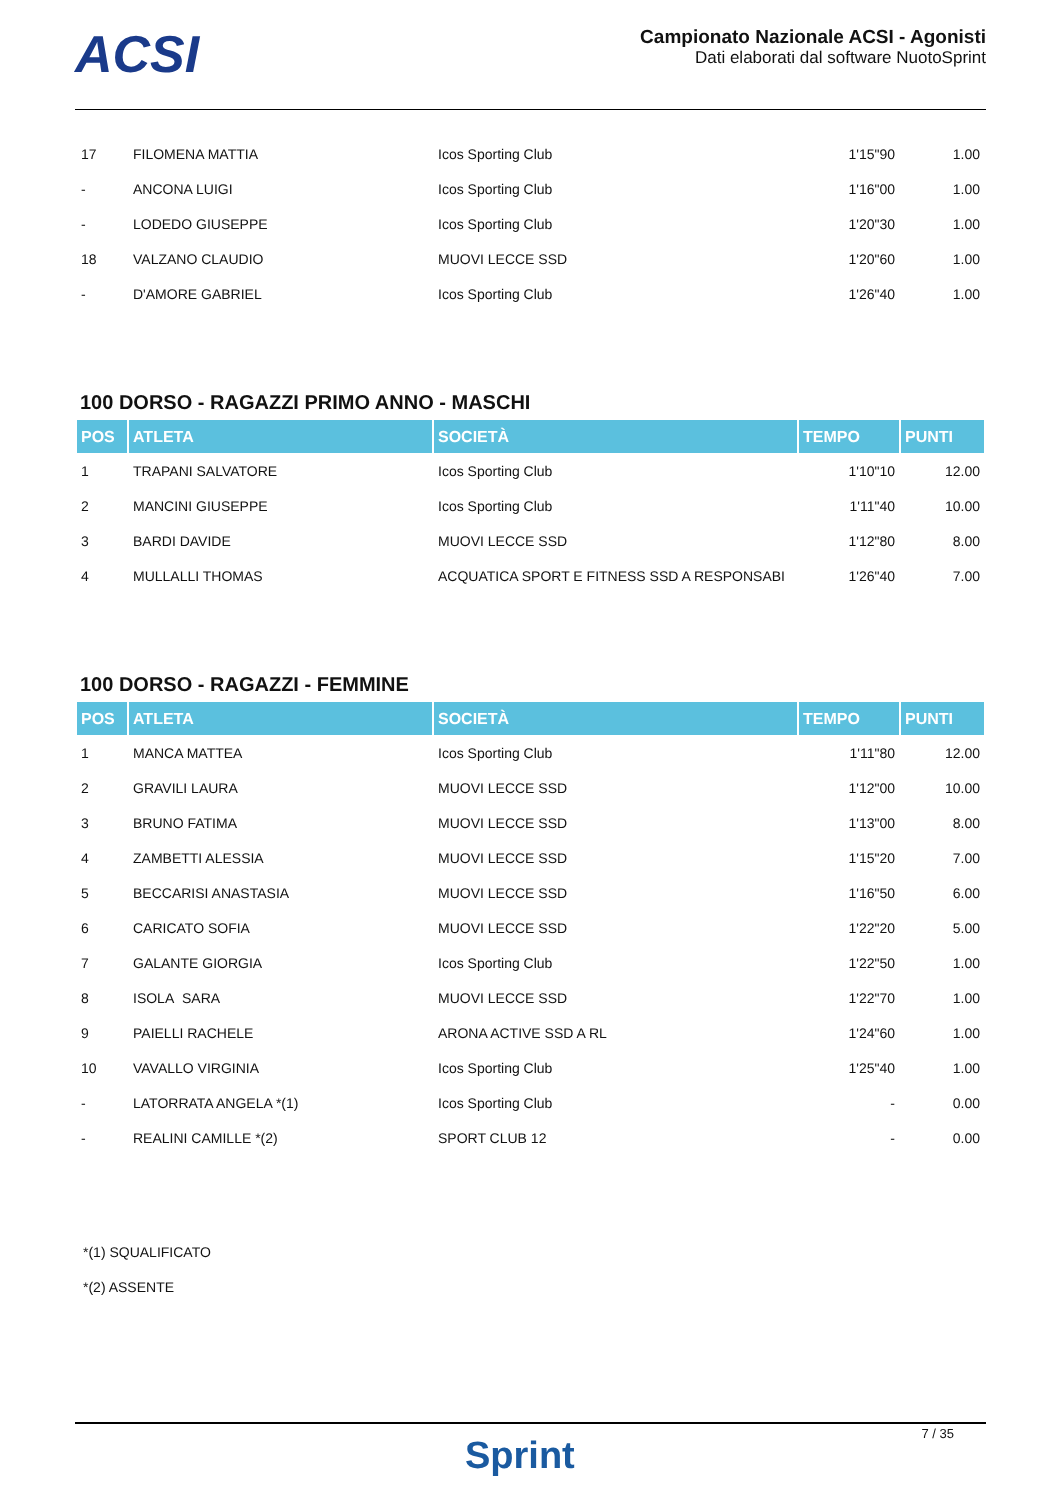ACSI
Campionato Nazionale ACSI - Agonisti
Dati elaborati dal software NuotoSprint
| 17 | FILOMENA MATTIA | Icos Sporting Club | 1'15"90 | 1.00 |
| - | ANCONA LUIGI | Icos Sporting Club | 1'16"00 | 1.00 |
| - | LODEDO GIUSEPPE | Icos Sporting Club | 1'20"30 | 1.00 |
| 18 | VALZANO CLAUDIO | MUOVI LECCE SSD | 1'20"60 | 1.00 |
| - | D'AMORE GABRIEL | Icos Sporting Club | 1'26"40 | 1.00 |
100 DORSO - RAGAZZI PRIMO ANNO - MASCHI
| POS | ATLETA | SOCIETÀ | TEMPO | PUNTI |
| --- | --- | --- | --- | --- |
| 1 | TRAPANI SALVATORE | Icos Sporting Club | 1'10"10 | 12.00 |
| 2 | MANCINI GIUSEPPE | Icos Sporting Club | 1'11"40 | 10.00 |
| 3 | BARDI DAVIDE | MUOVI LECCE SSD | 1'12"80 | 8.00 |
| 4 | MULLALLI THOMAS | ACQUATICA SPORT E FITNESS SSD A RESPONSABI | 1'26"40 | 7.00 |
100 DORSO - RAGAZZI - FEMMINE
| POS | ATLETA | SOCIETÀ | TEMPO | PUNTI |
| --- | --- | --- | --- | --- |
| 1 | MANCA MATTEA | Icos Sporting Club | 1'11"80 | 12.00 |
| 2 | GRAVILI LAURA | MUOVI LECCE SSD | 1'12"00 | 10.00 |
| 3 | BRUNO FATIMA | MUOVI LECCE SSD | 1'13"00 | 8.00 |
| 4 | ZAMBETTI ALESSIA | MUOVI LECCE SSD | 1'15"20 | 7.00 |
| 5 | BECCARISI ANASTASIA | MUOVI LECCE SSD | 1'16"50 | 6.00 |
| 6 | CARICATO SOFIA | MUOVI LECCE SSD | 1'22"20 | 5.00 |
| 7 | GALANTE GIORGIA | Icos Sporting Club | 1'22"50 | 1.00 |
| 8 | ISOLA SARA | MUOVI LECCE SSD | 1'22"70 | 1.00 |
| 9 | PAIELLI RACHELE | ARONA ACTIVE SSD A RL | 1'24"60 | 1.00 |
| 10 | VAVALLO VIRGINIA | Icos Sporting Club | 1'25"40 | 1.00 |
| - | LATORRATA ANGELA *(1) | Icos Sporting Club | - | 0.00 |
| - | REALINI CAMILLE *(2) | SPORT CLUB 12 | - | 0.00 |
*(1) SQUALIFICATO
*(2) ASSENTE
Sprint
7 / 35